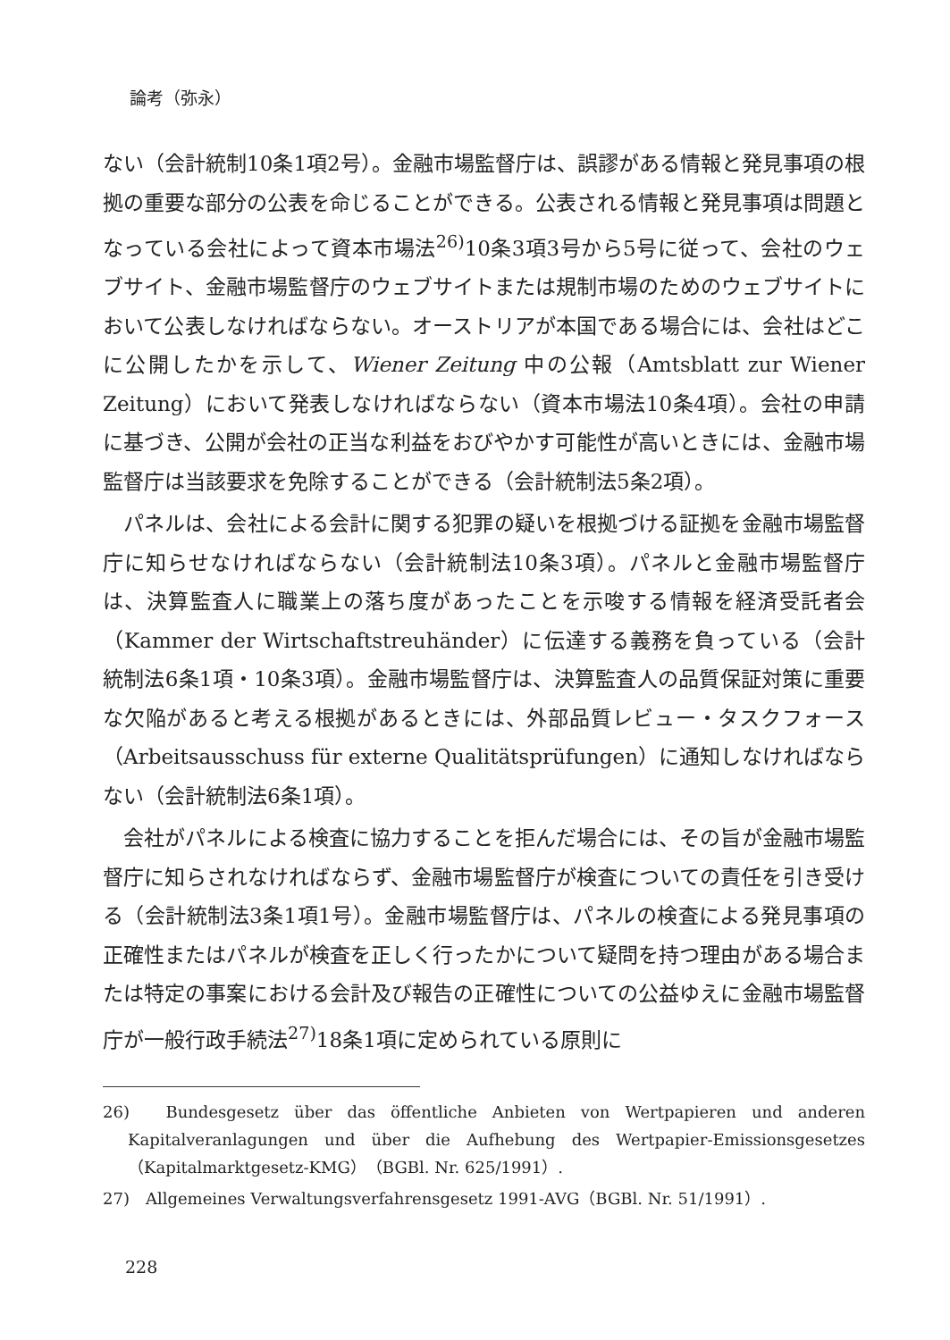論考（弥永）
ない（会計統制10条1項2号）。金融市場監督庁は、誤謬がある情報と発見事項の根拠の重要な部分の公表を命じることができる。公表される情報と発見事項は問題となっている会社によって資本市場法<sup>26)</sup>10条3項3号から5号に従って、会社のウェブサイト、金融市場監督庁のウェブサイトまたは規制市場のためのウェブサイトにおいて公表しなければならない。オーストリアが本国である場合には、会社はどこに公開したかを示して、Wiener Zeitung 中の公報（Amtsblatt zur Wiener Zeitung）において発表しなければならない（資本市場法10条4項）。会社の申請に基づき、公開が会社の正当な利益をおびやかす可能性が高いときには、金融市場監督庁は当該要求を免除することができる（会計統制法5条2項）。
パネルは、会社による会計に関する犯罪の疑いを根拠づける証拠を金融市場監督庁に知らせなければならない（会計統制法10条3項）。パネルと金融市場監督庁は、決算監査人に職業上の落ち度があったことを示唆する情報を経済受託者会（Kammer der Wirtschaftstreuhänder）に伝達する義務を負っている（会計統制法6条1項・10条3項）。金融市場監督庁は、決算監査人の品質保証対策に重要な欠陥があると考える根拠があるときには、外部品質レビュー・タスクフォース（Arbeitsausschuss für externe Qualitätsprüfungen）に通知しなければならない（会計統制法6条1項）。
会社がパネルによる検査に協力することを拒んだ場合には、その旨が金融市場監督庁に知らされなければならず、金融市場監督庁が検査についての責任を引き受ける（会計統制法3条1項1号）。金融市場監督庁は、パネルの検査による発見事項の正確性またはパネルが検査を正しく行ったかについて疑問を持つ理由がある場合または特定の事案における会計及び報告の正確性についての公益ゆえに金融市場監督庁が一般行政手続法<sup>27)</sup>18条1項に定められている原則に
26)　Bundesgesetz über das öffentliche Anbieten von Wertpapieren und anderen Kapitalveranlagungen und über die Aufhebung des Wertpapier-Emissionsgesetzes（Kapitalmarktgesetz-KMG）（BGBl. Nr. 625/1991）.
27)　Allgemeines Verwaltungsverfahrensgesetz 1991-AVG（BGBl. Nr. 51/1991）.
228